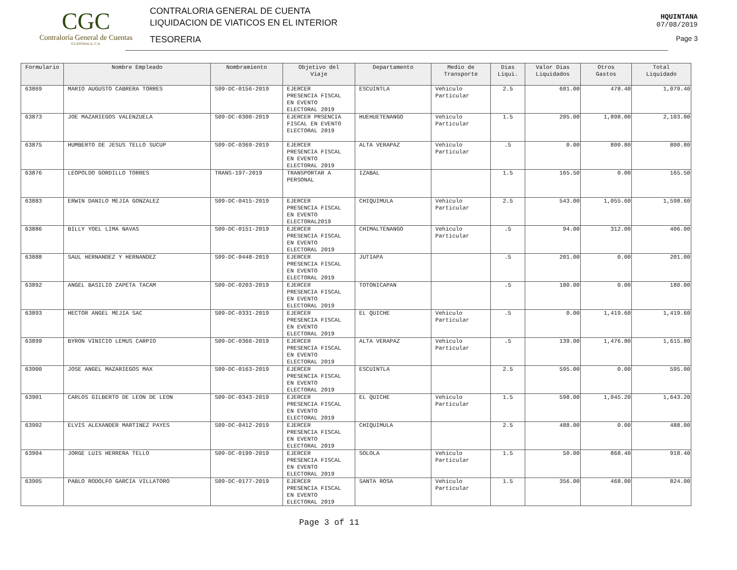CGC
Contraloría General de Cuentas
GUATEMALA, C.A.
CONTRALORIA GENERAL DE CUENTA
LIQUIDACION DE VIATICOS EN EL INTERIOR
TESORERIA
HQUINTANA
07/08/2019
Page 3
| Formulario | Nombre Empleado | Nombramiento | Objetivo del Viaje | Departamento | Medio de Transporte | Dias Liqui. | Valor Dias Liquidados | Otros Gastos | Total Liquidado |
| --- | --- | --- | --- | --- | --- | --- | --- | --- | --- |
| 63869 | MARIO AUGUSTO CABRERA TORRES | S09-DC-0156-2019 | EJERCER PRESENCIA FISCAL EN EVENTO ELECTORAL 2019 | ESCUINTLA | Vehiculo Particular | 2.5 | 601.00 | 478.40 | 1,079.40 |
| 63873 | JOE MAZARIEGOS VALENZUELA | S09-DC-0300-2019 | EJERCER PRSENCIA FISCAL EN EVENTO ELECTORAL 2019 | HUEHUETENANGO | Vehiculo Particular | 1.5 | 205.00 | 1,898.00 | 2,103.00 |
| 63875 | HUMBERTO DE JESUS TELLO SUCUP | S09-DC-0369-2019 | EJERCER PRESENCIA FISCAL EN EVENTO ELECTORAL 2019 | ALTA VERAPAZ | Vehiculo Particular | .5 | 0.00 | 800.80 | 800.80 |
| 63876 | LEOPOLDO GORDILLO TORRES | TRANS-197-2019 | TRANSPORTAR A PERSONAL | IZABAL | | 1.5 | 165.50 | 0.00 | 165.50 |
| 63883 | ERWIN DANILO MEJIA GONZALEZ | S09-DC-0415-2019 | EJERCER PRESENCIA FISCAL EN EVENTO ELECTORAL2019 | CHIQUIMULA | Vehiculo Particular | 2.5 | 543.00 | 1,055.60 | 1,598.60 |
| 63886 | BILLY YOEL LIMA NAVAS | S09-DC-0151-2019 | EJERCER PRESENCIA FISCAL EN EVENTO ELECTORAL 2019 | CHIMALTENANGO | Vehiculo Particular | .5 | 94.00 | 312.00 | 406.00 |
| 63888 | SAUL HERNANDEZ Y HERNANDEZ | S09-DC-0448-2019 | EJERCER PRESENCIA FISCAL EN EVENTO ELECTORAL 2019 | JUTIAPA | | .5 | 201.00 | 0.00 | 201.00 |
| 63892 | ANGEL BASILIO ZAPETA TACAM | S09-DC-0203-2019 | EJERCER PRESENCIA FISCAL EN EVENTO ELECTORAL 2019 | TOTONICAPAN | | .5 | 180.00 | 0.00 | 180.00 |
| 63893 | HECTOR ANGEL MEJIA SAC | S09-DC-0331-2019 | EJERCER PRESENCIA FISCAL EN EVENTO ELECTORAL 2019 | EL QUICHE | Vehiculo Particular | .5 | 0.00 | 1,419.60 | 1,419.60 |
| 63899 | BYRON VINICIO LEMUS CARPIO | S09-DC-0366-2019 | EJERCER PRESENCIA FISCAL EN EVENTO ELECTORAL 2019 | ALTA VERAPAZ | Vehiculo Particular | .5 | 139.00 | 1,476.80 | 1,615.80 |
| 63900 | JOSE ANGEL MAZARIEGOS MAX | S09-DC-0163-2019 | EJERCER PRESENCIA FISCAL EN EVENTO ELECTORAL 2019 | ESCUINTLA | | 2.5 | 595.00 | 0.00 | 595.00 |
| 63901 | CARLOS GILBERTO DE LEON DE LEON | S09-DC-0343-2019 | EJERCER PRESENCIA FISCAL EN EVENTO ELECTORAL 2019 | EL QUICHE | Vehiculo Particular | 1.5 | 598.00 | 1,045.20 | 1,643.20 |
| 63902 | ELVIS ALEXANDER MARTINEZ PAYES | S09-DC-0412-2019 | EJERCER PRESENCIA FISCAL EN EVENTO ELECTORAL 2019 | CHIQUIMULA | | 2.5 | 488.00 | 0.00 | 488.00 |
| 63904 | JORGE LUIS HERRERA TELLO | S09-DC-0199-2019 | EJERCER PRESENCIA FISCAL EN EVENTO ELECTORAL 2019 | SOLOLA | Vehiculo Particular | 1.5 | 50.00 | 868.40 | 918.40 |
| 63905 | PABLO RODOLFO GARCIA VILLATORO | S09-DC-0177-2019 | EJERCER PRESENCIA FISCAL EN EVENTO ELECTORAL 2019 | SANTA ROSA | Vehiculo Particular | 1.5 | 356.00 | 468.00 | 824.00 |
Page 3 of 11